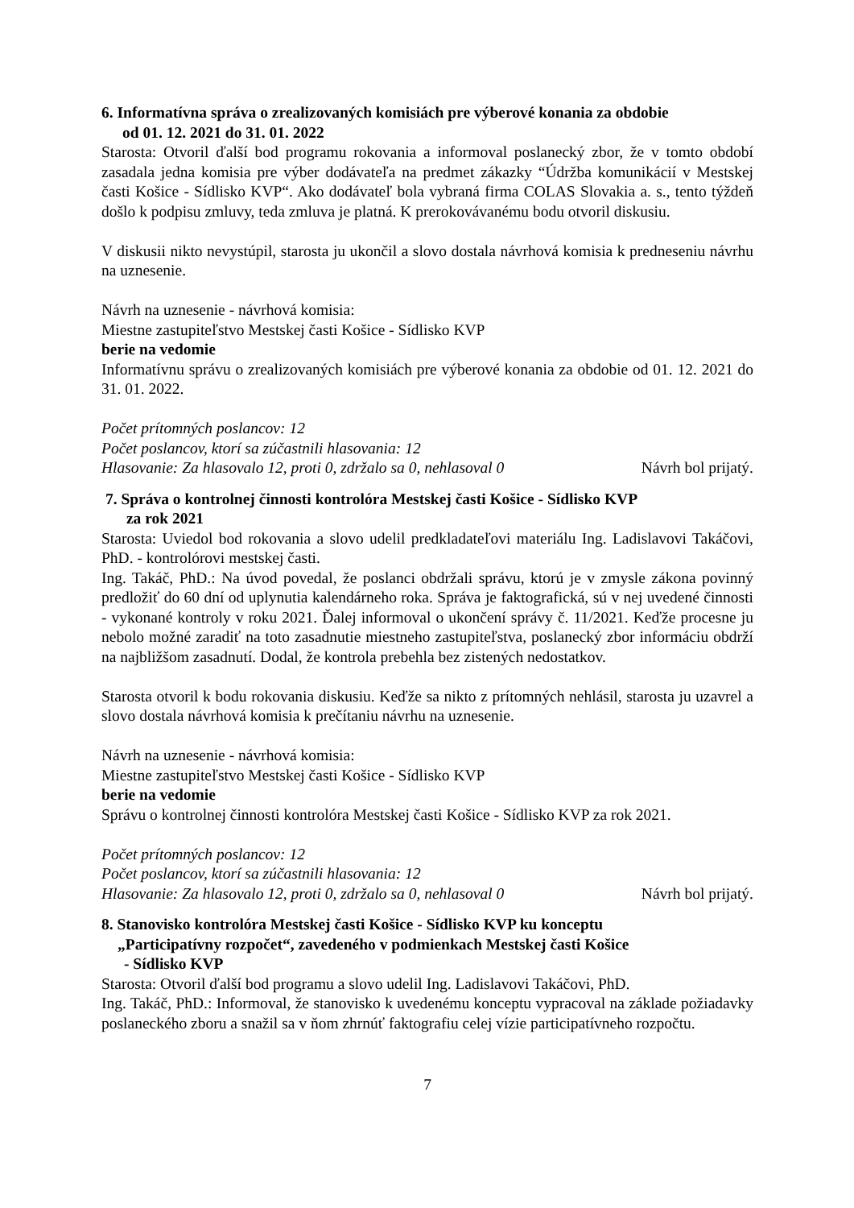6. Informatívna správa o zrealizovaných komisiách pre výberové konania za obdobie
od 01. 12. 2021 do 31. 01. 2022
Starosta: Otvoril ďalší bod programu rokovania a informoval poslanecký zbor, že v tomto období zasadala jedna komisia pre výber dodávateľa na predmet zákazky “Údržba komunikácií v Mestskej časti Košice - Sídlisko KVP“. Ako dodávateľ bola vybraná firma COLAS Slovakia a. s., tento týždeň došlo k podpisu zmluvy, teda zmluva je platná. K prerokovávanému bodu otvoril diskusiu.
V diskusii nikto nevystúpil, starosta ju ukončil a slovo dostala návrhová komisia k predneseniu návrhu na uznesenie.
Návrh na uznesenie - návrhová komisia:
Miestne zastupiteľstvo Mestskej časti Košice - Sídlisko KVP
berie na vedomie
Informatívnu správu o zrealizovaných komisiách pre výberové konania za obdobie od 01. 12. 2021 do 31. 01. 2022.
Počet prítomných poslancov: 12
Počet poslancov, ktorí sa zúčastnili hlasovania: 12
Hlasovanie: Za hlasovalo 12, proti 0, zdržalo sa 0, nehlasoval 0 Návrh bol prijatý.
7. Správa o kontrolnej činnosti kontrolóra Mestskej časti Košice - Sídlisko KVP
za rok 2021
Starosta: Uviedol bod rokovania a slovo udelil predkladateľovi materiálu Ing. Ladislavovi Takáčovi, PhD. - kontrolórovi mestskej časti.
Ing. Takáč, PhD.: Na úvod povedal, že poslanci obdržali správu, ktorú je v zmysle zákona povinný predložiť do 60 dní od uplynutia kalendárneho roka. Správa je faktografická, sú v nej uvedené činnosti - vykonané kontroly v roku 2021. Ďalej informoval o ukončení správy č. 11/2021. Keďže procesne ju nebolo možné zaradiť na toto zasadnutie miestneho zastupiteľstva, poslanecký zbor informáciu obdrží na najbližšom zasadnutí. Dodal, že kontrola prebehla bez zistených nedostatkov.
Starosta otvoril k bodu rokovania diskusiu. Keďže sa nikto z prítomných nehlásil, starosta ju uzavrel a slovo dostala návrhová komisia k prečítaniu návrhu na uznesenie.
Návrh na uznesenie - návrhová komisia:
Miestne zastupiteľstvo Mestskej časti Košice - Sídlisko KVP
berie na vedomie
Správu o kontrolnej činnosti kontrolóra Mestskej časti Košice - Sídlisko KVP za rok 2021.
Počet prítomných poslancov: 12
Počet poslancov, ktorí sa zúčastnili hlasovania: 12
Hlasovanie: Za hlasovalo 12, proti 0, zdržalo sa 0, nehlasoval 0 Návrh bol prijatý.
8. Stanovisko kontrolóra Mestskej časti Košice - Sídlisko KVP ku konceptu
„Participatívny rozpočet“, zavedeného v podmienkach Mestskej časti Košice
- Sídlisko KVP
Starosta: Otvoril ďalší bod programu a slovo udelil Ing. Ladislavovi Takáčovi, PhD.
Ing. Takáč, PhD.: Informoval, že stanovisko k uvedenému konceptu vypracoval na základe požiadavky poslaneckého zboru a snažil sa v ňom zhrnúť faktografiu celej vízie participatívneho rozpočtu.
7